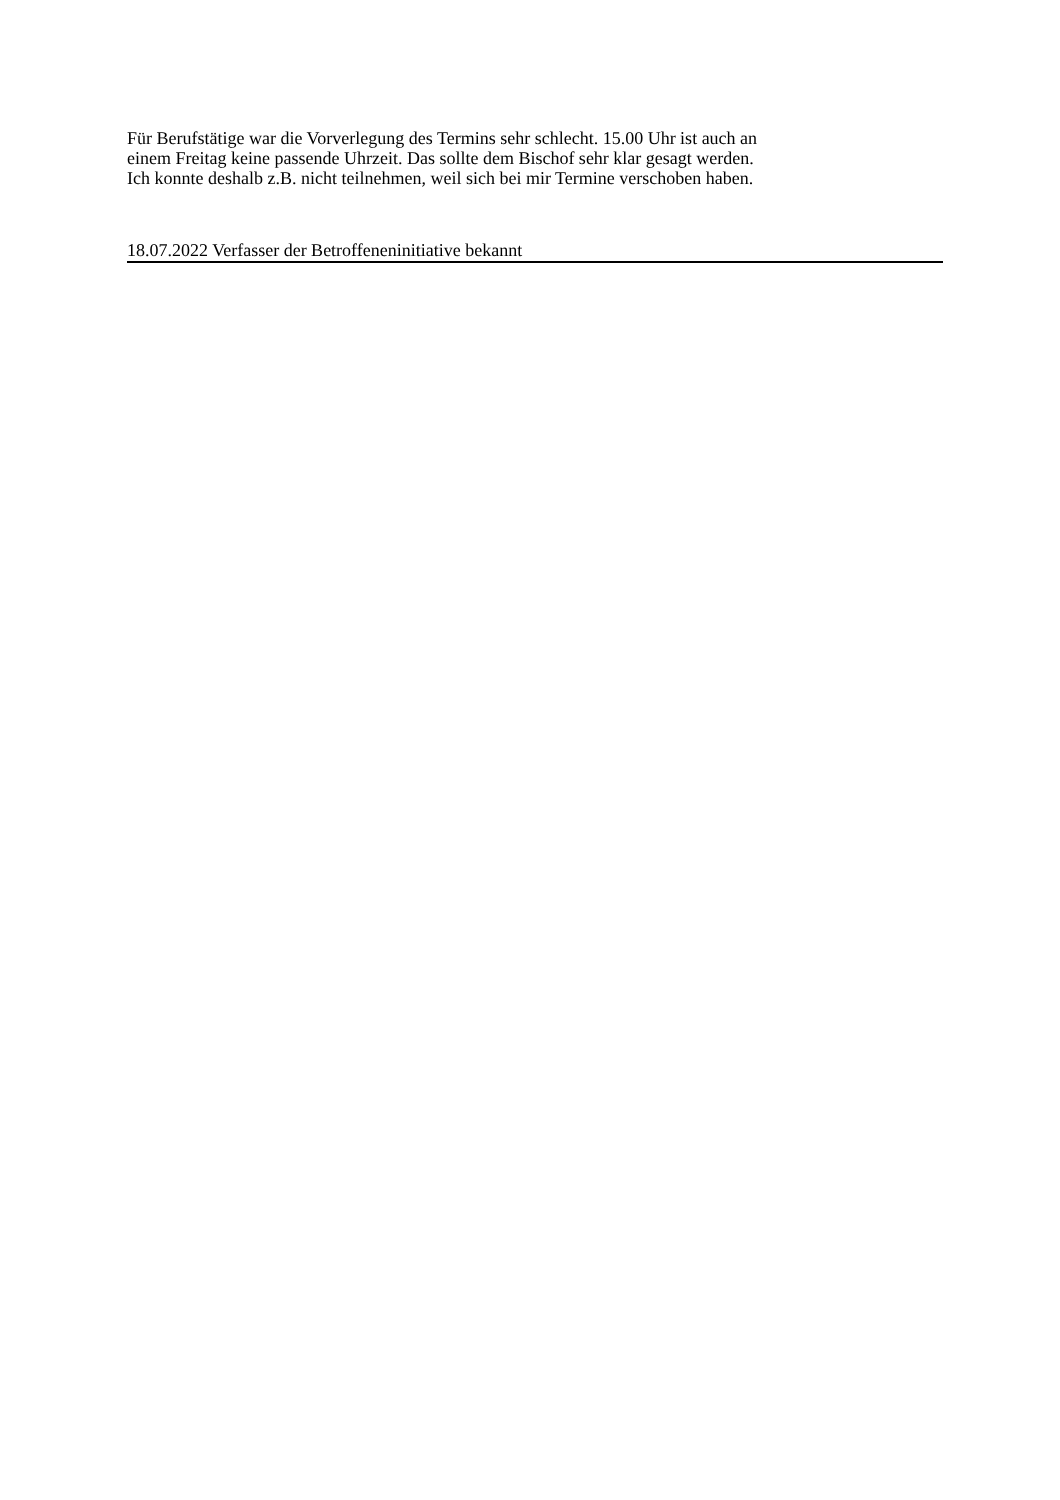Für Berufstätige war die Vorverlegung des Termins sehr schlecht. 15.00 Uhr ist auch an
einem Freitag keine passende Uhrzeit. Das sollte dem Bischof sehr klar gesagt werden.
Ich konnte deshalb z.B. nicht teilnehmen, weil sich bei mir Termine verschoben haben.
18.07.2022 Verfasser der Betroffeneninitiative bekannt